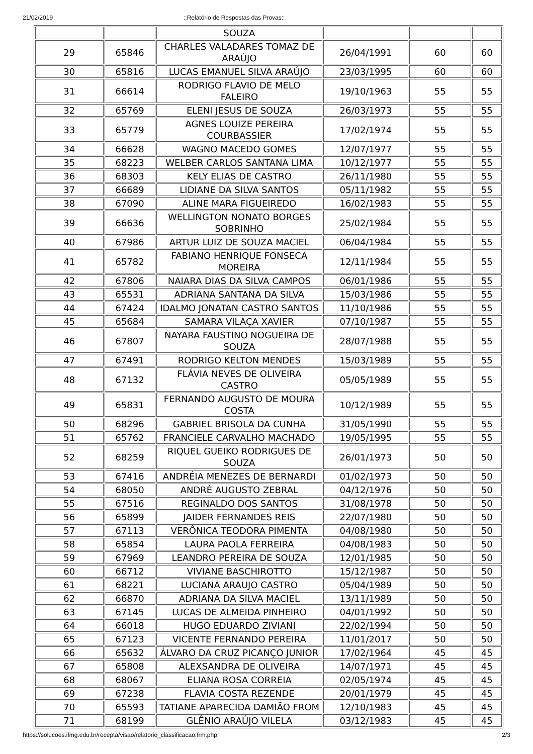21/02/2019::Relatório de Respostas das Provas::
| | | SOUZA | | | |
| 29 | 65846 | CHARLES VALADARES TOMAZ DE ARAÚJO | 26/04/1991 | 60 | 60 |
| 30 | 65816 | LUCAS EMANUEL SILVA ARAÚJO | 23/03/1995 | 60 | 60 |
| 31 | 66614 | RODRIGO FLAVIO DE MELO FALEIRO | 19/10/1963 | 55 | 55 |
| 32 | 65769 | ELENI JESUS DE SOUZA | 26/03/1973 | 55 | 55 |
| 33 | 65779 | AGNES LOUIZE PEREIRA COURBASSIER | 17/02/1974 | 55 | 55 |
| 34 | 66628 | WAGNO MACEDO GOMES | 12/07/1977 | 55 | 55 |
| 35 | 68223 | WELBER CARLOS SANTANA LIMA | 10/12/1977 | 55 | 55 |
| 36 | 68303 | KELY ELIAS DE CASTRO | 26/11/1980 | 55 | 55 |
| 37 | 66689 | LIDIANE DA SILVA SANTOS | 05/11/1982 | 55 | 55 |
| 38 | 67090 | ALINE MARA FIGUEIREDO | 16/02/1983 | 55 | 55 |
| 39 | 66636 | WELLINGTON NONATO BORGES SOBRINHO | 25/02/1984 | 55 | 55 |
| 40 | 67986 | ARTUR LUIZ DE SOUZA MACIEL | 06/04/1984 | 55 | 55 |
| 41 | 65782 | FABIANO HENRIQUE FONSECA MOREIRA | 12/11/1984 | 55 | 55 |
| 42 | 67806 | NAIARA DIAS DA SILVA CAMPOS | 06/01/1986 | 55 | 55 |
| 43 | 65531 | ADRIANA SANTANA DA SILVA | 15/03/1986 | 55 | 55 |
| 44 | 67424 | IDALMO JONATAN CASTRO SANTOS | 11/10/1986 | 55 | 55 |
| 45 | 65684 | SAMARA VILAÇA XAVIER | 07/10/1987 | 55 | 55 |
| 46 | 67807 | NAYARA FAUSTINO NOGUEIRA DE SOUZA | 28/07/1988 | 55 | 55 |
| 47 | 67491 | RODRIGO KELTON MENDES | 15/03/1989 | 55 | 55 |
| 48 | 67132 | FLÁVIA NEVES DE OLIVEIRA CASTRO | 05/05/1989 | 55 | 55 |
| 49 | 65831 | FERNANDO AUGUSTO DE MOURA COSTA | 10/12/1989 | 55 | 55 |
| 50 | 68296 | GABRIEL BRISOLA DA CUNHA | 31/05/1990 | 55 | 55 |
| 51 | 65762 | FRANCIELE CARVALHO MACHADO | 19/05/1995 | 55 | 55 |
| 52 | 68259 | RIQUEL GUEIKO RODRIGUES DE SOUZA | 26/01/1973 | 50 | 50 |
| 53 | 67416 | ANDRÉIA MENEZES DE BERNARDI | 01/02/1973 | 50 | 50 |
| 54 | 68050 | ANDRÉ AUGUSTO ZEBRAL | 04/12/1976 | 50 | 50 |
| 55 | 67516 | REGINALDO DOS SANTOS | 31/08/1978 | 50 | 50 |
| 56 | 65899 | JAIDER FERNANDES REIS | 22/07/1980 | 50 | 50 |
| 57 | 67113 | VERÔNICA TEODORA PIMENTA | 04/08/1980 | 50 | 50 |
| 58 | 65854 | LAURA PAOLA FERREIRA | 04/08/1983 | 50 | 50 |
| 59 | 67969 | LEANDRO PEREIRA DE SOUZA | 12/01/1985 | 50 | 50 |
| 60 | 66712 | VIVIANE BASCHIROTTO | 15/12/1987 | 50 | 50 |
| 61 | 68221 | LUCIANA ARAUJO CASTRO | 05/04/1989 | 50 | 50 |
| 62 | 66870 | ADRIANA DA SILVA MACIEL | 13/11/1989 | 50 | 50 |
| 63 | 67145 | LUCAS DE ALMEIDA PINHEIRO | 04/01/1992 | 50 | 50 |
| 64 | 66018 | HUGO EDUARDO ZIVIANI | 22/02/1994 | 50 | 50 |
| 65 | 67123 | VICENTE FERNANDO PEREIRA | 11/01/2017 | 50 | 50 |
| 66 | 65632 | ÁLVARO DA CRUZ PICANÇO JUNIOR | 17/02/1964 | 45 | 45 |
| 67 | 65808 | ALEXSANDRA DE OLIVEIRA | 14/07/1971 | 45 | 45 |
| 68 | 68067 | ELIANA ROSA CORREIA | 02/05/1974 | 45 | 45 |
| 69 | 67238 | FLAVIA COSTA REZENDE | 20/01/1979 | 45 | 45 |
| 70 | 65593 | TATIANE APARECIDA DAMIÃO FROM | 12/10/1983 | 45 | 45 |
| 71 | 68199 | GLÊNIO ARAÚJO VILELA | 03/12/1983 | 45 | 45 |
https://solucoes.ifmg.edu.br/recepta/visao/relatorio_classificacao.frm.php 2/3